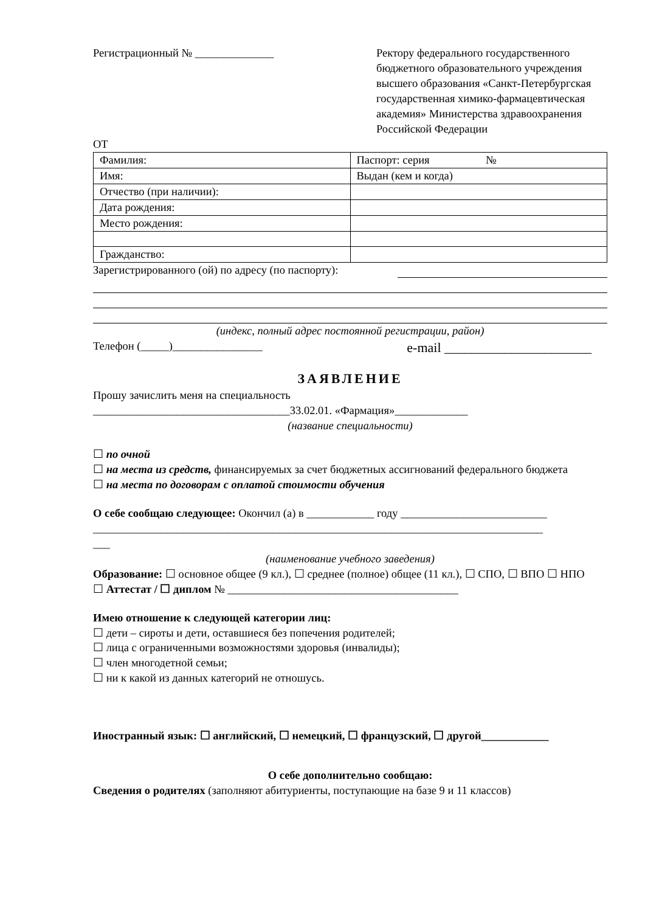Регистрационный № ______________
Ректору федерального государственного бюджетного образовательного учреждения высшего образования «Санкт-Петербургская государственная химико-фармацевтическая академия» Министерства здравоохранения Российской Федерации
ОТ
| Фамилия: | Паспорт: серия № |
| Имя: | Выдан (кем и когда) |
| Отчество (при наличии): | |
| Дата рождения: | |
| Место рождения: | |
| Гражданство: | |
Зарегистрированного (ой) по адресу (по паспорту):
(индекс, полный адрес постоянной регистрации, район)
Телефон (_____)________________ e-mail ______________________
ЗАЯВЛЕНИЕ
Прошу зачислить меня на специальность
___________________________________33.02.01. «Фармация»_____________
(название специальности)
☐ по очной
☐ на места из средств, финансируемых за счет бюджетных ассигнований федерального бюджета
☐ на места по договорам с оплатой стоимости обучения
О себе сообщаю следующее: Окончил (а) в ____________ году __________________________
________________________________________________________________________________
___
(наименование учебного заведения)
Образование: ☐ основное общее (9 кл.), ☐ среднее (полное) общее (11 кл.), ☐ СПО, ☐ ВПО ☐ НПО
☐ Аттестат / ☐ диплом № _________________________________________
Имею отношение к следующей категории лиц:
☐ дети – сироты и дети, оставшиеся без попечения родителей;
☐ лица с ограниченными возможностями здоровья (инвалиды);
☐ член многодетной семьи;
☐ ни к какой из данных категорий не отношусь.
Иностранный язык: ☐ английский, ☐ немецкий, ☐ французский, ☐ другой____________
О себе дополнительно сообщаю:
Сведения о родителях (заполняют абитуриенты, поступающие на базе 9 и 11 классов)